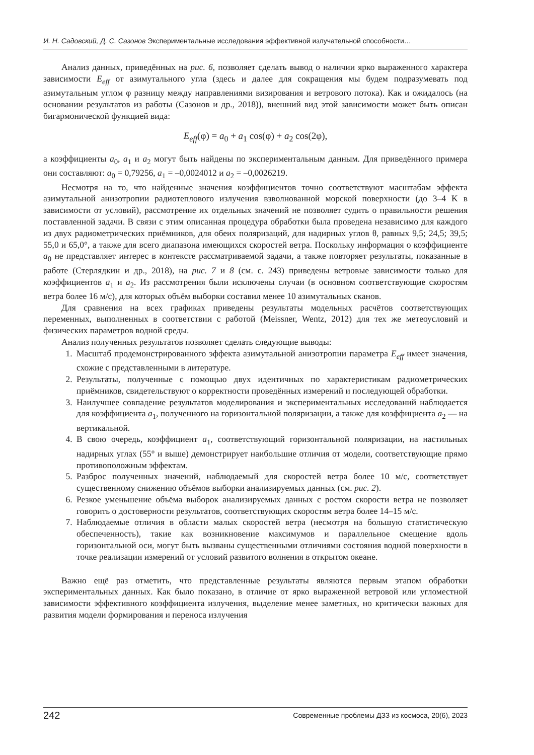И. Н. Садовский, Д. С. Сазонов Экспериментальные исследования эффективной излучательной способности…
Анализ данных, приведённых на рис. 6, позволяет сделать вывод о наличии ярко выраженного характера зависимости E<sub>eff</sub> от азимутального угла (здесь и далее для сокращения мы будем подразумевать под азимутальным углом φ разницу между направлениями визирования и ветрового потока). Как и ожидалось (на основании результатов из работы (Сазонов и др., 2018)), внешний вид этой зависимости может быть описан бигармонической функцией вида:
E<sub>eff</sub>(φ) = a<sub>0</sub> + a<sub>1</sub> cos(φ) + a<sub>2</sub> cos(2φ),
а коэффициенты a<sub>0</sub>, a<sub>1</sub> и a<sub>2</sub> могут быть найдены по экспериментальным данным. Для приведённого примера они составляют: a<sub>0</sub> = 0,79256, a<sub>1</sub> = –0,0024012 и a<sub>2</sub> = –0,0026219.
Несмотря на то, что найденные значения коэффициентов точно соответствуют масштабам эффекта азимутальной анизотропии радиотеплового излучения взволнованной морской поверхности (до 3–4 K в зависимости от условий), рассмотрение их отдельных значений не позволяет судить о правильности решения поставленной задачи. В связи с этим описанная процедура обработки была проведена независимо для каждого из двух радиометрических приёмников, для обеих поляризаций, для надирных углов θ, равных 9,5; 24,5; 39,5; 55,0 и 65,0°, а также для всего диапазона имеющихся скоростей ветра. Поскольку информация о коэффициенте a<sub>0</sub> не представляет интерес в контексте рассматриваемой задачи, а также повторяет результаты, показанные в работе (Стерлядкин и др., 2018), на рис. 7 и 8 (см. с. 243) приведены ветровые зависимости только для коэффициентов a<sub>1</sub> и a<sub>2</sub>. Из рассмотрения были исключены случаи (в основном соответствующие скоростям ветра более 16 м/с), для которых объём выборки составил менее 10 азимутальных сканов.
Для сравнения на всех графиках приведены результаты модельных расчётов соответствующих переменных, выполненных в соответствии с работой (Meissner, Wentz, 2012) для тех же метеоусловий и физических параметров водной среды.
Анализ полученных результатов позволяет сделать следующие выводы:
1. Масштаб продемонстрированного эффекта азимутальной анизотропии параметра E<sub>eff</sub> имеет значения, схожие с представленными в литературе.
2. Результаты, полученные с помощью двух идентичных по характеристикам радиометрических приёмников, свидетельствуют о корректности проведённых измерений и последующей обработки.
3. Наилучшее совпадение результатов моделирования и экспериментальных исследований наблюдается для коэффициента a<sub>1</sub>, полученного на горизонтальной поляризации, а также для коэффициента a<sub>2</sub> — на вертикальной.
4. В свою очередь, коэффициент a<sub>1</sub>, соответствующий горизонтальной поляризации, на настильных надирных углах (55° и выше) демонстрирует наибольшие отличия от модели, соответствующие прямо противоположным эффектам.
5. Разброс полученных значений, наблюдаемый для скоростей ветра более 10 м/с, соответствует существенному снижению объёмов выборки анализируемых данных (см. рис. 2).
6. Резкое уменьшение объёма выборок анализируемых данных с ростом скорости ветра не позволяет говорить о достоверности результатов, соответствующих скоростям ветра более 14–15 м/с.
7. Наблюдаемые отличия в области малых скоростей ветра (несмотря на большую статистическую обеспеченность), такие как возникновение максимумов и параллельное смещение вдоль горизонтальной оси, могут быть вызваны существенными отличиями состояния водной поверхности в точке реализации измерений от условий развитого волнения в открытом океане.
Важно ещё раз отметить, что представленные результаты являются первым этапом обработки экспериментальных данных. Как было показано, в отличие от ярко выраженной ветровой или угломестной зависимости эффективного коэффициента излучения, выделение менее заметных, но критически важных для развития модели формирования и переноса излучения
242 Современные проблемы ДЗЗ из космоса, 20(6), 2023